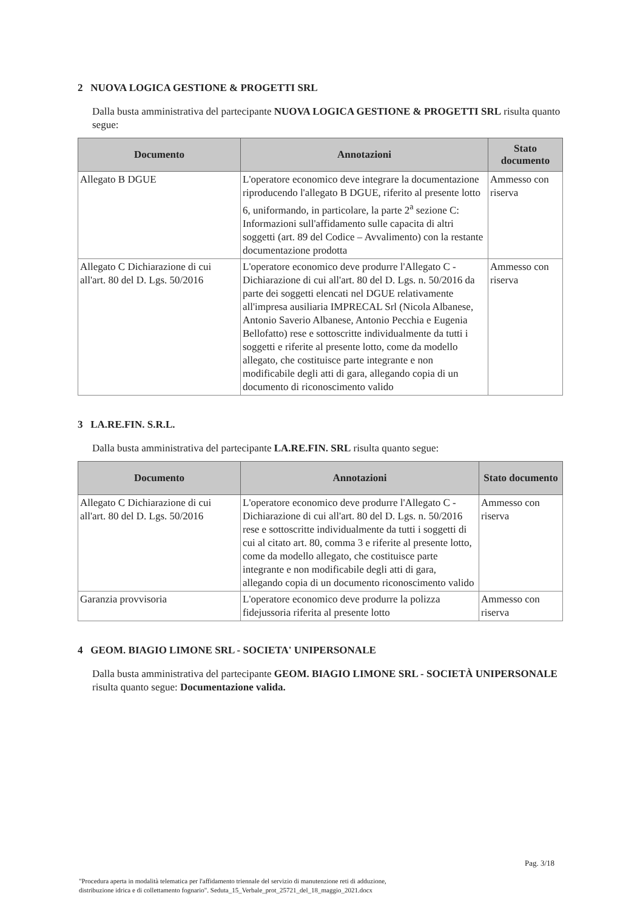2 NUOVA LOGICA GESTIONE & PROGETTI SRL
Dalla busta amministrativa del partecipante NUOVA LOGICA GESTIONE & PROGETTI SRL risulta quanto segue:
| Documento | Annotazioni | Stato documento |
| --- | --- | --- |
| Allegato B DGUE | L'operatore economico deve integrare la documentazione riproducendo l'allegato B DGUE, riferito al presente lotto 6, uniformando, in particolare, la parte 2<sup>a</sup> sezione C: Informazioni sull'affidamento sulle capacita di altri soggetti (art. 89 del Codice – Avvalimento) con la restante documentazione prodotta | Ammesso con riserva |
| Allegato C Dichiarazione di cui all'art. 80 del D. Lgs. 50/2016 | L'operatore economico deve produrre l'Allegato C - Dichiarazione di cui all'art. 80 del D. Lgs. n. 50/2016 da parte dei soggetti elencati nel DGUE relativamente all'impresa ausiliaria IMPRECAL Srl (Nicola Albanese, Antonio Saverio Albanese, Antonio Pecchia e Eugenia Bellofatto) rese e sottoscritte individualmente da tutti i soggetti e riferite al presente lotto, come da modello allegato, che costituisce parte integrante e non modificabile degli atti di gara, allegando copia di un documento di riconoscimento valido | Ammesso con riserva |
3 LA.RE.FIN. S.R.L.
Dalla busta amministrativa del partecipante LA.RE.FIN. SRL risulta quanto segue:
| Documento | Annotazioni | Stato documento |
| --- | --- | --- |
| Allegato C Dichiarazione di cui all'art. 80 del D. Lgs. 50/2016 | L'operatore economico deve produrre l'Allegato C - Dichiarazione di cui all'art. 80 del D. Lgs. n. 50/2016 rese e sottoscritte individualmente da tutti i soggetti di cui al citato art. 80, comma 3 e riferite al presente lotto, come da modello allegato, che costituisce parte integrante e non modificabile degli atti di gara, allegando copia di un documento riconoscimento valido | Ammesso con riserva |
| Garanzia provvisoria | L'operatore economico deve produrre la polizza fidejussoria riferita al presente lotto | Ammesso con riserva |
4 GEOM. BIAGIO LIMONE SRL - SOCIETA' UNIPERSONALE
Dalla busta amministrativa del partecipante GEOM. BIAGIO LIMONE SRL - SOCIETÀ UNIPERSONALE risulta quanto segue: Documentazione valida.
Pag. 3/18
"Procedura aperta in modalità telematica per l'affidamento triennale del servizio di manutenzione reti di adduzione,
distribuzione idrica e di collettamento fognario". Seduta_15_Verbale_prot_25721_del_18_maggio_2021.docx